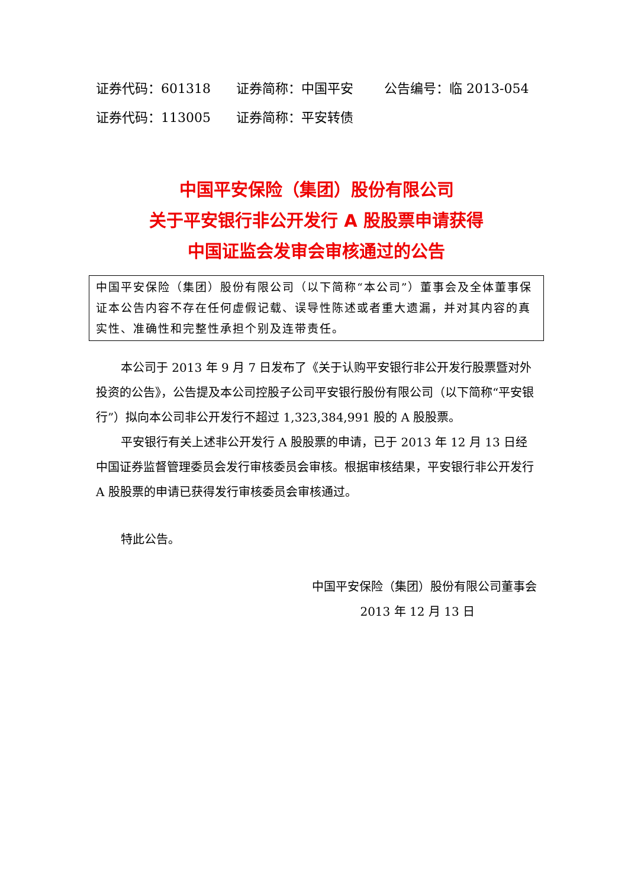证券代码：601318 证券简称：中国平安 公告编号：临 2013-054
证券代码：113005 证券简称：平安转债
中国平安保险（集团）股份有限公司
关于平安银行非公开发行 A 股股票申请获得
中国证监会发审会审核通过的公告
中国平安保险（集团）股份有限公司（以下简称“本公司”）董事会及全体董事保证本公告内容不存在任何虚假记载、误导性陈述或者重大遗漏，并对其内容的真实性、准确性和完整性承担个别及连带责任。
本公司于 2013 年 9 月 7 日发布了《关于认购平安银行非公开发行股票暨对外投资的公告》，公告提及本公司控股子公司平安银行股份有限公司（以下简称“平安银行”）拟向本公司非公开发行不超过 1,323,384,991 股的 A 股股票。
平安银行有关上述非公开发行 A 股股票的申请，已于 2013 年 12 月 13 日经中国证券监督管理委员会发行审核委员会审核。根据审核结果，平安银行非公开发行 A 股股票的申请已获得发行审核委员会审核通过。
特此公告。
中国平安保险（集团）股份有限公司董事会
2013 年 12 月 13 日